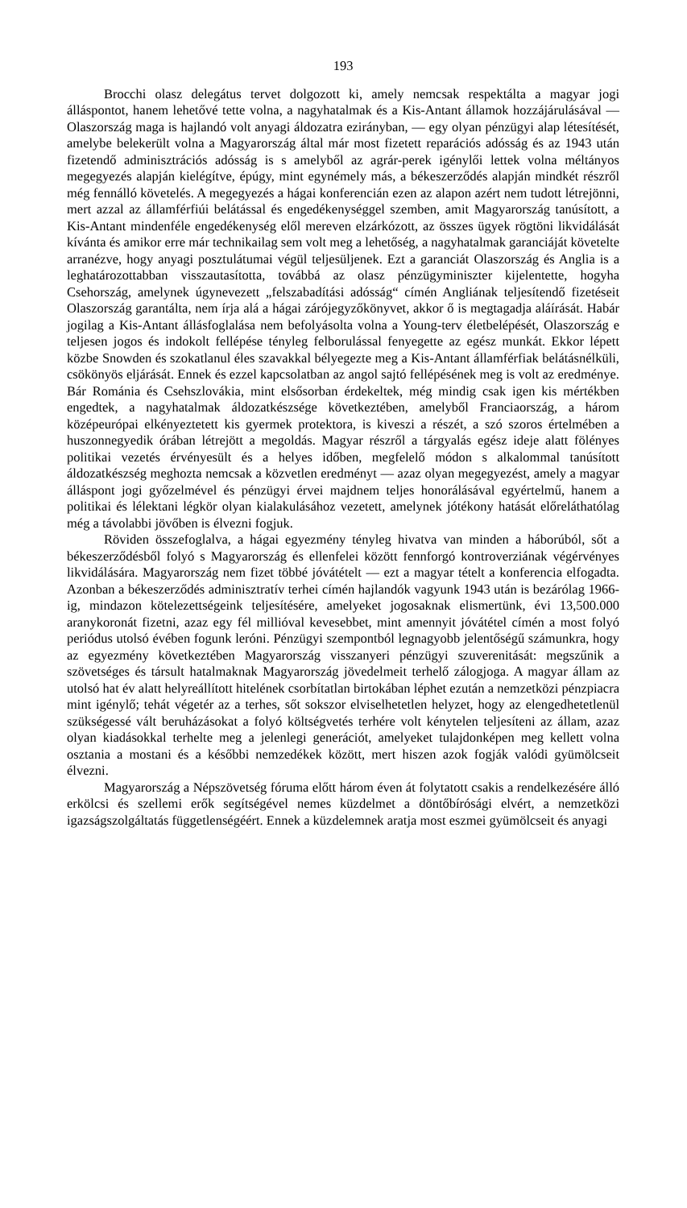193
Brocchi olasz delegátus tervet dolgozott ki, amely nemcsak respektálta a magyar jogi álláspontot, hanem lehetővé tette volna, a nagyhatalmak és a Kis-Antant államok hozzájárulásával — Olaszország maga is hajlandó volt anyagi áldozatra ezirányban, — egy olyan pénzügyi alap létesítését, amelybe belekerült volna a Magyarország által már most fizetett reparációs adósság és az 1943 után fizetendő adminisztrációs adósság is s amelyből az agrár-perek igénylői lettek volna méltányos megegyezés alapján kielégítve, épúgy, mint egynémely más, a békeszerződés alapján mindkét részről még fennálló követelés. A megegyezés a hágai konferencián ezen az alapon azért nem tudott létrejönni, mert azzal az államférfiúi belátással és engedékenységgel szemben, amit Magyarország tanúsított, a Kis-Antant mindenféle engedékenység elől mereven elzárkózott, az összes ügyek rögtöni likvidálását kívánta és amikor erre már technikailag sem volt meg a lehetőség, a nagyhatalmak garanciáját követelte arranézve, hogy anyagi posztulátumai végül teljesüljenek. Ezt a garanciát Olaszország és Anglia is a leghatározottabban visszautasította, továbbá az olasz pénzügyminiszter kijelentette, hogyha Csehország, amelynek úgynevezett „felszabadítási adósság“ címén Angliának teljesítendő fizetéseit Olaszország garantálta, nem írja alá a hágai zárójegyzőkönyvet, akkor ő is megtagadja aláírását. Habár jogilag a Kis-Antant állásfoglalása nem befolyásolta volna a Young-terv életbelépését, Olaszország e teljesen jogos és indokolt fellépése tényleg felborulással fenyegette az egész munkát. Ekkor lépett közbe Snowden és szokatlanul éles szavakkal bélyegezte meg a Kis-Antant államférfiak belátásnélküli, csökönyös eljárását. Ennek és ezzel kapcsolatban az angol sajtó fellépésének meg is volt az eredménye. Bár Románia és Csehszlovákia, mint elsősorban érdekeltek, még mindig csak igen kis mértékben engedtek, a nagyhatalmak áldozatkészsége következtében, amelyből Franciaország, a három középeurópai elkényeztetett kis gyermek protektora, is kiveszi a részét, a szó szoros értelmében a huszonnegyedik órában létrejött a megoldás. Magyar részről a tárgyalás egész ideje alatt fölényes politikai vezetés érvényesült és a helyes időben, megfelelő módon s alkalommal tanúsított áldozatkészség meghozta nemcsak a közvetlen eredményt — azaz olyan megegyezést, amely a magyar álláspont jogi győzelmével és pénzügyi érvei majdnem teljes honorálásával egyértelmű, hanem a politikai és lélektani légkör olyan kialakulásához vezetett, amelynek jótékony hatását előreláthatólag még a távolabbi jövőben is élvezni fogjuk.
Röviden összefoglalva, a hágai egyezmény tényleg hivatva van minden a háborúból, sőt a békeszerződésből folyó s Magyarország és ellenfelei között fennforgó kontroverziának végérvényes likvidálására. Magyarország nem fizet többé jóvátételt — ezt a magyar tételt a konferencia elfogadta. Azonban a békeszerződés adminisztratív terhei címén hajlandók vagyunk 1943 után is bezárólag 1966-ig, mindazon kötelezettségeink teljesítésére, amelyeket jogosaknak elismertünk, évi 13,500.000 aranykoronát fizetni, azaz egy fél millióval kevesebbet, mint amennyit jóvátétel címén a most folyó periódus utolsó évében fogunk leróni. Pénzügyi szempontból legnagyobb jelentőségű számunkra, hogy az egyezmény következtében Magyarország visszanyeri pénzügyi szuverenitását: megszűnik a szövetséges és társult hatalmaknak Magyarország jövedelmeit terhelő zálogjoga. A magyar állam az utolsó hat év alatt helyreállított hitelének csorbítatlan birtokában léphet ezután a nemzetközi pénzpiacra mint igénylő; tehát végetér az a terhes, sőt sokszor elviselhetetlen helyzet, hogy az elengedhetetlenül szükségessé vált beruházásokat a folyó költségvetés terhére volt kénytelen teljesíteni az állam, azaz olyan kiadásokkal terhelte meg a jelenlegi generációt, amelyeket tulajdonképen meg kellett volna osztania a mostani és a későbbi nemzedékek között, mert hiszen azok fogják valódi gyümölcseit élvezni.
Magyarország a Népszövetség fóruma előtt három éven át folytatott csakis a rendelkezésére álló erkölcsi és szellemi erők segítségével nemes küzdelmet a döntőbírósági elvért, a nemzetközi igazságszolgáltatás függetlenségéért. Ennek a küzdelemnek aratja most eszmei gyümölcseit és anyagi